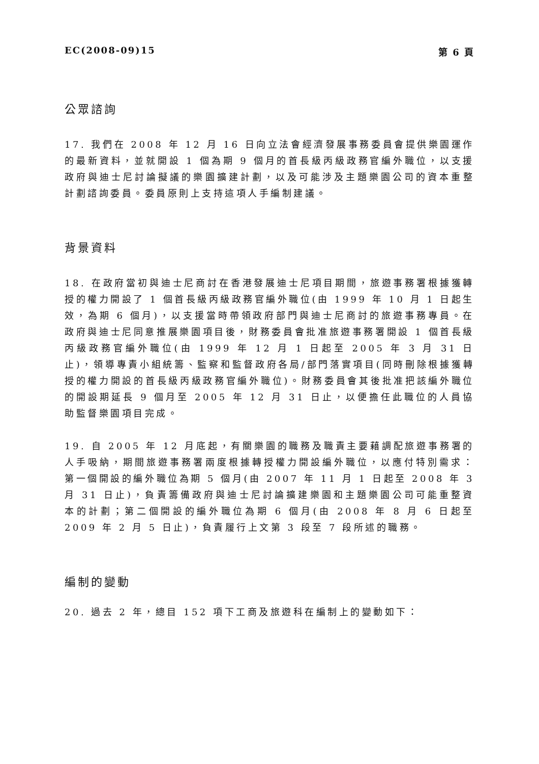EC(2008-09)15 第 6 頁
公眾諮詢
17. 我們在 2008 年 12 月 16 日向立法會經濟發展事務委員會提供樂園運作的最新資料，並就開設 1 個為期 9 個月的首長級丙級政務官編外職位，以支援政府與迪士尼討論擬議的樂園擴建計劃，以及可能涉及主題樂園公司的資本重整計劃諮詢委員。委員原則上支持這項人手編制建議。
背景資料
18. 在政府當初與迪士尼商討在香港發展迪士尼項目期間，旅遊事務署根據獲轉授的權力開設了 1 個首長級丙級政務官編外職位(由 1999 年 10 月 1 日起生效，為期 6 個月)，以支援當時帶領政府部門與迪士尼商討的旅遊事務專員。在政府與迪士尼同意推展樂園項目後，財務委員會批准旅遊事務署開設 1 個首長級丙級政務官編外職位(由 1999 年 12 月 1 日起至 2005 年 3 月 31 日止)，領導專責小組統籌、監察和監督政府各局/部門落實項目(同時刪除根據獲轉授的權力開設的首長級丙級政務官編外職位)。財務委員會其後批准把該編外職位的開設期延長 9 個月至 2005 年 12 月 31 日止，以便擔任此職位的人員協助監督樂園項目完成。
19. 自 2005 年 12 月底起，有關樂園的職務及職責主要藉調配旅遊事務署的人手吸納，期間旅遊事務署兩度根據轉授權力開設編外職位，以應付特別需求：第一個開設的編外職位為期 5 個月(由 2007 年 11 月 1 日起至 2008 年 3 月 31 日止)，負責籌備政府與迪士尼討論擴建樂園和主題樂園公司可能重整資本的計劃；第二個開設的編外職位為期 6 個月(由 2008 年 8 月 6 日起至 2009 年 2 月 5 日止)，負責履行上文第 3 段至 7 段所述的職務。
編制的變動
20. 過去 2 年，總目 152 項下工商及旅遊科在編制上的變動如下：